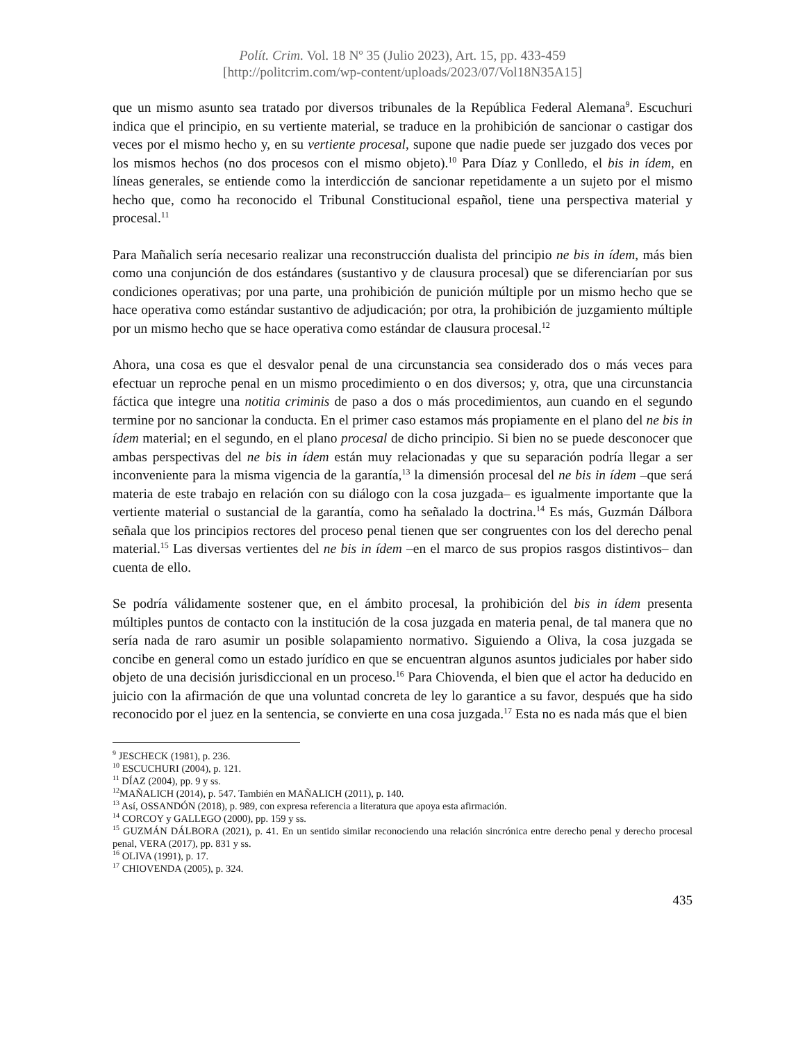Polít. Crim. Vol. 18 Nº 35 (Julio 2023), Art. 15, pp. 433-459
[http://politcrim.com/wp-content/uploads/2023/07/Vol18N35A15]
que un mismo asunto sea tratado por diversos tribunales de la República Federal Alemana<sup>9</sup>. Escuchuri indica que el principio, en su vertiente material, se traduce en la prohibición de sancionar o castigar dos veces por el mismo hecho y, en su vertiente procesal, supone que nadie puede ser juzgado dos veces por los mismos hechos (no dos procesos con el mismo objeto).<sup>10</sup> Para Díaz y Conlledo, el bis in ídem, en líneas generales, se entiende como la interdicción de sancionar repetidamente a un sujeto por el mismo hecho que, como ha reconocido el Tribunal Constitucional español, tiene una perspectiva material y procesal.<sup>11</sup>
Para Mañalich sería necesario realizar una reconstrucción dualista del principio ne bis in ídem, más bien como una conjunción de dos estándares (sustantivo y de clausura procesal) que se diferenciarían por sus condiciones operativas; por una parte, una prohibición de punición múltiple por un mismo hecho que se hace operativa como estándar sustantivo de adjudicación; por otra, la prohibición de juzgamiento múltiple por un mismo hecho que se hace operativa como estándar de clausura procesal.<sup>12</sup>
Ahora, una cosa es que el desvalor penal de una circunstancia sea considerado dos o más veces para efectuar un reproche penal en un mismo procedimiento o en dos diversos; y, otra, que una circunstancia fáctica que integre una notitia criminis de paso a dos o más procedimientos, aun cuando en el segundo termine por no sancionar la conducta. En el primer caso estamos más propiamente en el plano del ne bis in ídem material; en el segundo, en el plano procesal de dicho principio. Si bien no se puede desconocer que ambas perspectivas del ne bis in ídem están muy relacionadas y que su separación podría llegar a ser inconveniente para la misma vigencia de la garantía,<sup>13</sup> la dimensión procesal del ne bis in ídem –que será materia de este trabajo en relación con su diálogo con la cosa juzgada– es igualmente importante que la vertiente material o sustancial de la garantía, como ha señalado la doctrina.<sup>14</sup> Es más, Guzmán Dálbora señala que los principios rectores del proceso penal tienen que ser congruentes con los del derecho penal material.<sup>15</sup> Las diversas vertientes del ne bis in ídem –en el marco de sus propios rasgos distintivos– dan cuenta de ello.
Se podría válidamente sostener que, en el ámbito procesal, la prohibición del bis in ídem presenta múltiples puntos de contacto con la institución de la cosa juzgada en materia penal, de tal manera que no sería nada de raro asumir un posible solapamiento normativo. Siguiendo a Oliva, la cosa juzgada se concibe en general como un estado jurídico en que se encuentran algunos asuntos judiciales por haber sido objeto de una decisión jurisdiccional en un proceso.<sup>16</sup> Para Chiovenda, el bien que el actor ha deducido en juicio con la afirmación de que una voluntad concreta de ley lo garantice a su favor, después que ha sido reconocido por el juez en la sentencia, se convierte en una cosa juzgada.<sup>17</sup> Esta no es nada más que el bien
<sup>9</sup> JESCHECK (1981), p. 236.
<sup>10</sup> ESCUCHURI (2004), p. 121.
<sup>11</sup> DÍAZ (2004), pp. 9 y ss.
<sup>12</sup> MAÑALICH (2014), p. 547. También en MAÑALICH (2011), p. 140.
<sup>13</sup> Así, OSSANDÓN (2018), p. 989, con expresa referencia a literatura que apoya esta afirmación.
<sup>14</sup> CORCOY y GALLEGO (2000), pp. 159 y ss.
<sup>15</sup> GUZMÁN DÁLBORA (2021), p. 41. En un sentido similar reconociendo una relación sincrónica entre derecho penal y derecho procesal penal, VERA (2017), pp. 831 y ss.
<sup>16</sup> OLIVA (1991), p. 17.
<sup>17</sup> CHIOVENDA (2005), p. 324.
435